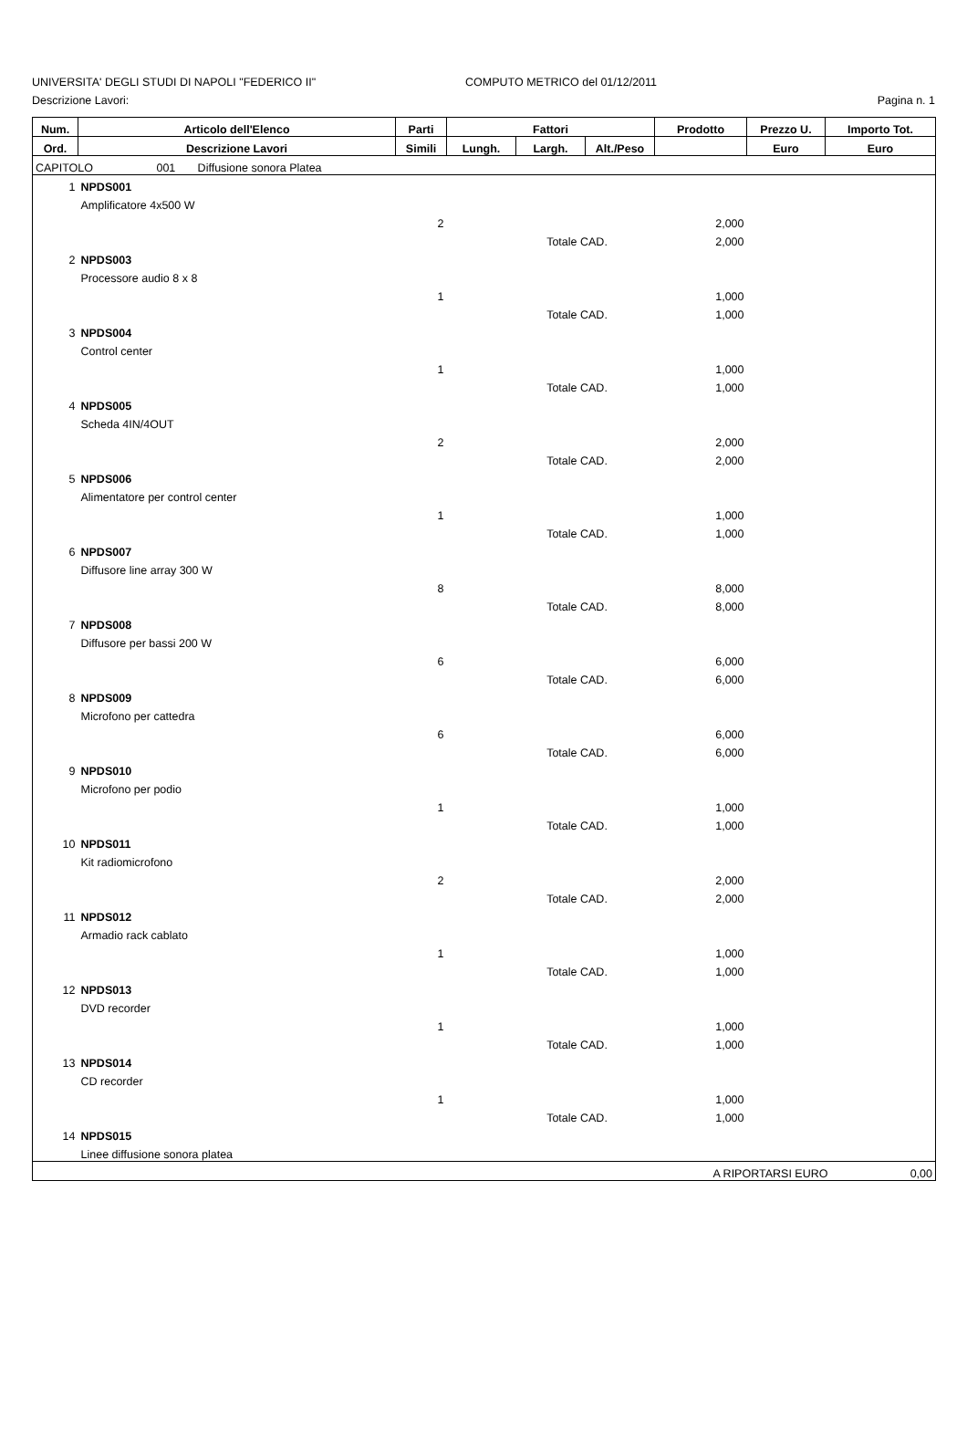UNIVERSITA' DEGLI STUDI DI NAPOLI "FEDERICO II" COMPUTO METRICO del 01/12/2011
Descrizione Lavori: Pagina n. 1
| Num. | Articolo dell'Elenco | Parti | Fattori | | | Prodotto | Prezzo U. | Importo Tot. |
| --- | --- | --- | --- | --- | --- | --- | --- | --- |
| Ord. | Descrizione Lavori | Simili | Lungh. | Largh. | Alt./Peso | | Euro | Euro |
| CAPITOLO 001 Diffusione sonora Platea | | | | | | | | |
| 1 | NPDS001 | | | | | | | |
| | Amplificatore 4x500 W | | | | | | | |
| | | 2 | | | | 2,000 | | |
| | | Totale CAD. | | | | 2,000 | | |
| 2 | NPDS003 | | | | | | | |
| | Processore audio 8 x 8 | | | | | | | |
| | | 1 | | | | 1,000 | | |
| | | Totale CAD. | | | | 1,000 | | |
| 3 | NPDS004 | | | | | | | |
| | Control center | | | | | | | |
| | | 1 | | | | 1,000 | | |
| | | Totale CAD. | | | | 1,000 | | |
| 4 | NPDS005 | | | | | | | |
| | Scheda 4IN/4OUT | | | | | | | |
| | | 2 | | | | 2,000 | | |
| | | Totale CAD. | | | | 2,000 | | |
| 5 | NPDS006 | | | | | | | |
| | Alimentatore per control center | | | | | | | |
| | | 1 | | | | 1,000 | | |
| | | Totale CAD. | | | | 1,000 | | |
| 6 | NPDS007 | | | | | | | |
| | Diffusore line array 300 W | | | | | | | |
| | | 8 | | | | 8,000 | | |
| | | Totale CAD. | | | | 8,000 | | |
| 7 | NPDS008 | | | | | | | |
| | Diffusore per bassi 200 W | | | | | | | |
| | | 6 | | | | 6,000 | | |
| | | Totale CAD. | | | | 6,000 | | |
| 8 | NPDS009 | | | | | | | |
| | Microfono per cattedra | | | | | | | |
| | | 6 | | | | 6,000 | | |
| | | Totale CAD. | | | | 6,000 | | |
| 9 | NPDS010 | | | | | | | |
| | Microfono per podio | | | | | | | |
| | | 1 | | | | 1,000 | | |
| | | Totale CAD. | | | | 1,000 | | |
| 10 | NPDS011 | | | | | | | |
| | Kit radiomicrofono | | | | | | | |
| | | 2 | | | | 2,000 | | |
| | | Totale CAD. | | | | 2,000 | | |
| 11 | NPDS012 | | | | | | | |
| | Armadio rack cablato | | | | | | | |
| | | 1 | | | | 1,000 | | |
| | | Totale CAD. | | | | 1,000 | | |
| 12 | NPDS013 | | | | | | | |
| | DVD recorder | | | | | | | |
| | | 1 | | | | 1,000 | | |
| | | Totale CAD. | | | | 1,000 | | |
| 13 | NPDS014 | | | | | | | |
| | CD recorder | | | | | | | |
| | | 1 | | | | 1,000 | | |
| | | Totale CAD. | | | | 1,000 | | |
| 14 | NPDS015 | | | | | | | |
| | Linee diffusione sonora platea | | | | | | | |
| | | | | | | | A RIPORTARSI EURO 0,00 | |